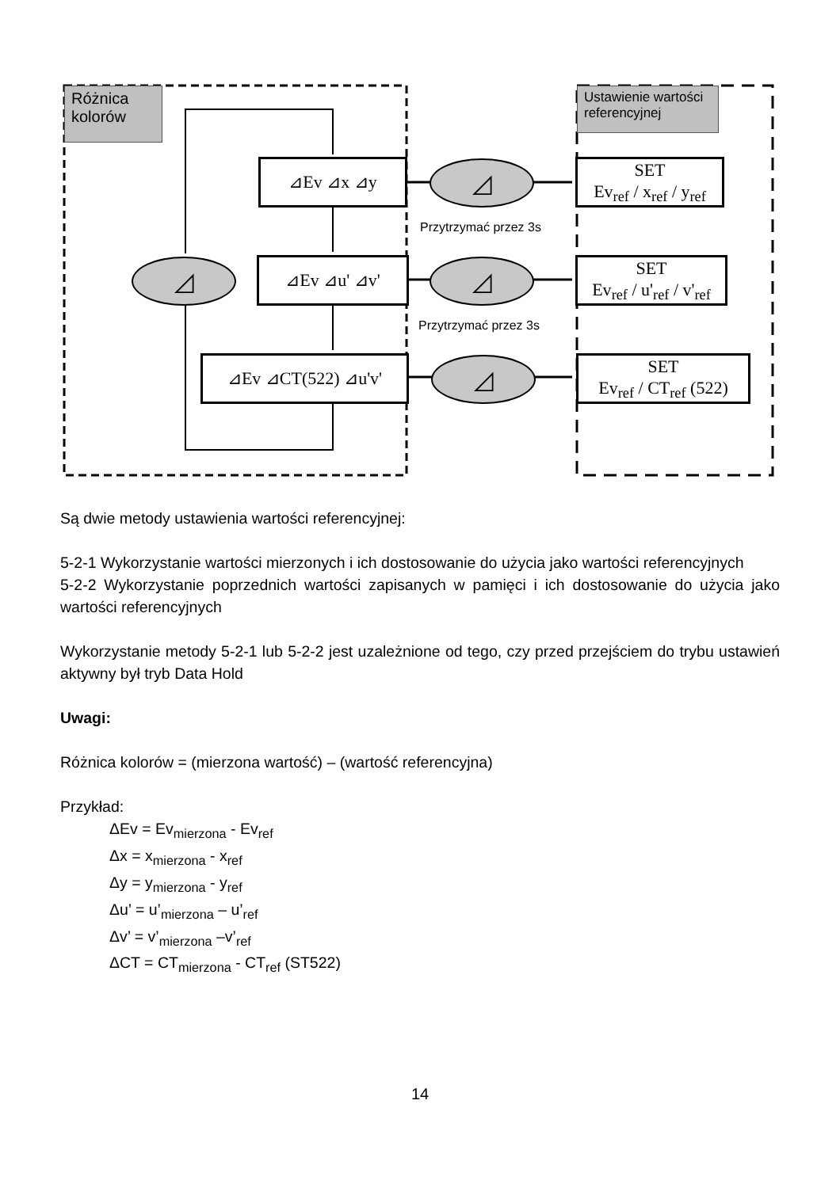Różnica
kolorów
Ustawienie wartości referencyjnej
⊿Ev ⊿x ⊿y
⊿Ev ⊿u' ⊿v'
⊿Ev ⊿CT(522) ⊿u'v'
◿
◿
◿
◿
Przytrzymać przez 3s
Przytrzymać przez 3s
SET
Ev<sub>ref</sub> / x<sub>ref</sub> / y<sub>ref</sub>
SET
Ev<sub>ref</sub> / u'<sub>ref</sub> / v'<sub>ref</sub>
SET
Ev<sub>ref</sub> / CT<sub>ref</sub> (522)
Są dwie metody ustawienia wartości referencyjnej:
5-2-1 Wykorzystanie wartości mierzonych i ich dostosowanie do użycia jako wartości referencyjnych
5-2-2 Wykorzystanie poprzednich wartości zapisanych w pamięci i ich dostosowanie do użycia jako wartości referencyjnych
Wykorzystanie metody 5-2-1 lub 5-2-2 jest uzależnione od tego, czy przed przejściem do trybu ustawień aktywny był tryb Data Hold
Uwagi:
Różnica kolorów = (mierzona wartość) – (wartość referencyjna)
Przykład:
ΔEv = Ev<sub>mierzona</sub> - Ev<sub>ref</sub>
Δx = x<sub>mierzona</sub> - x<sub>ref</sub>
Δy = y<sub>mierzona</sub> - y<sub>ref</sub>
Δu’ = u’<sub>mierzona</sub> – u’<sub>ref</sub>
Δv’ = v’<sub>mierzona</sub> –v’<sub>ref</sub>
ΔCT = CT<sub>mierzona</sub> - CT<sub>ref</sub> (ST522)
14